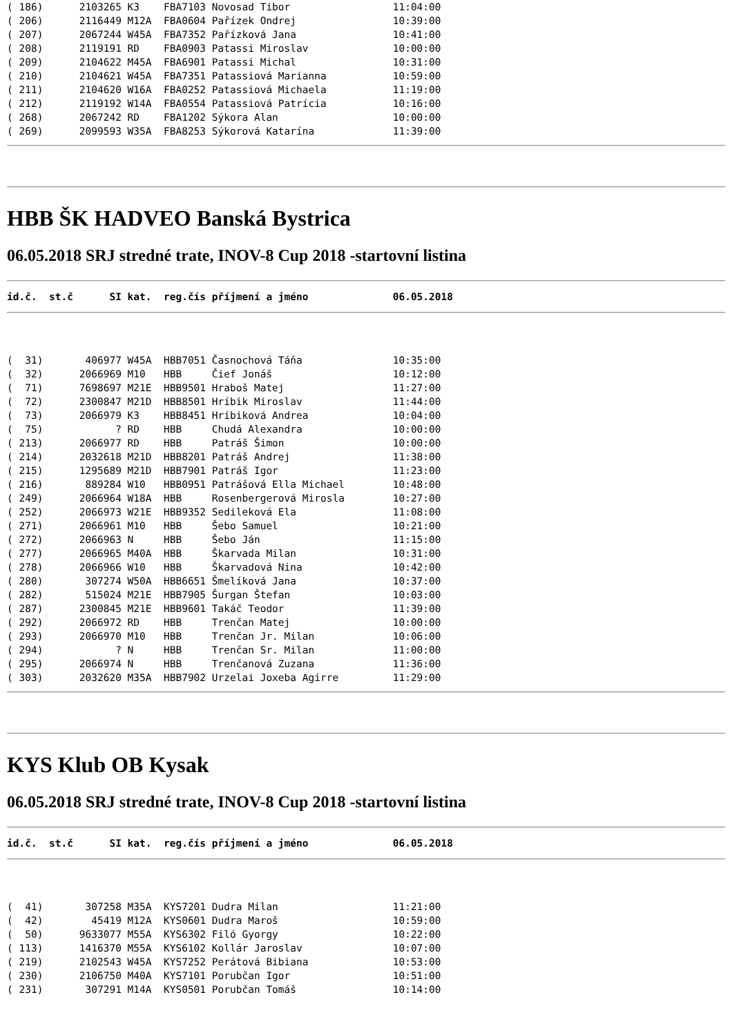( 186)      2103265 K3    FBA7103 Novosad Tibor                 11:04:00
( 206)      2116449 M12A  FBA0604 Pařízek Ondrej                10:39:00
( 207)      2067244 W45A  FBA7352 Pařízková Jana                10:41:00
( 208)      2119191 RD    FBA0903 Patassi Miroslav              10:00:00
( 209)      2104622 M45A  FBA6901 Patassi Michal                10:31:00
( 210)      2104621 W45A  FBA7351 Patassiová Marianna           10:59:00
( 211)      2104620 W16A  FBA0252 Patassiová Michaela           11:19:00
( 212)      2119192 W14A  FBA0554 Patassiová Patrícia           10:16:00
( 268)      2067242 RD    FBA1202 Sýkora Alan                   10:00:00
( 269)      2099593 W35A  FBA8253 Sýkorová Katarína             11:39:00
HBB ŠK HADVEO Banská Bystrica
06.05.2018 SRJ stredné trate, INOV-8 Cup 2018 -startovní listina
id.č.  st.č      SI kat.  reg.čís příjmení a jméno              06.05.2018
(  31)       406977 W45A  HBB7051 Časnochová Táňa               10:35:00
(  32)      2066969 M10   HBB     Čief Jonáš                    10:12:00
(  71)      7698697 M21E  HBB9501 Hraboš Matej                  11:27:00
(  72)      2300847 M21D  HBB8501 Hríbik Miroslav               11:44:00
(  73)      2066979 K3    HBB8451 Hríbiková Andrea              10:04:00
(  75)            ? RD    HBB     Chudá Alexandra               10:00:00
( 213)      2066977 RD    HBB     Patráš Šimon                  10:00:00
( 214)      2032618 M21D  HBB8201 Patráš Andrej                 11:38:00
( 215)      1295689 M21D  HBB7901 Patráš Igor                   11:23:00
( 216)       889284 W10   HBB0951 Patrášová Ella Michael        10:48:00
( 249)      2066964 W18A  HBB     Rosenbergerová Mirosla        10:27:00
( 252)      2066973 W21E  HBB9352 Sedileková Ela                11:08:00
( 271)      2066961 M10   HBB     Šebo Samuel                   10:21:00
( 272)      2066963 N     HBB     Šebo Ján                      11:15:00
( 277)      2066965 M40A  HBB     Škarvada Milan                10:31:00
( 278)      2066966 W10   HBB     Škarvadová Nina               10:42:00
( 280)       307274 W50A  HBB6651 Šmelíková Jana                10:37:00
( 282)       515024 M21E  HBB7905 Šurgan Štefan                 10:03:00
( 287)      2300845 M21E  HBB9601 Takáč Teodor                  11:39:00
( 292)      2066972 RD    HBB     Trenčan Matej                 10:00:00
( 293)      2066970 M10   HBB     Trenčan Jr. Milan             10:06:00
( 294)            ? N     HBB     Trenčan Sr. Milan             11:00:00
( 295)      2066974 N     HBB     Trenčanová Zuzana             11:36:00
( 303)      2032620 M35A  HBB7902 Urzelai Joxeba Agirre         11:29:00
KYS Klub OB Kysak
06.05.2018 SRJ stredné trate, INOV-8 Cup 2018 -startovní listina
id.č.  st.č      SI kat.  reg.čís příjmení a jméno              06.05.2018
(  41)       307258 M35A  KYS7201 Dudra Milan                   11:21:00
(  42)        45419 M12A  KYS0601 Dudra Maroš                   10:59:00
(  50)      9633077 M55A  KYS6302 Filó Gyorgy                   10:22:00
( 113)      1416370 M55A  KYS6102 Kollár Jaroslav               10:07:00
( 219)      2102543 W45A  KYS7252 Perátová Bibiana              10:53:00
( 230)      2106750 M40A  KYS7101 Porubčan Igor                 10:51:00
( 231)       307291 M14A  KYS0501 Porubčan Tomáš                10:14:00